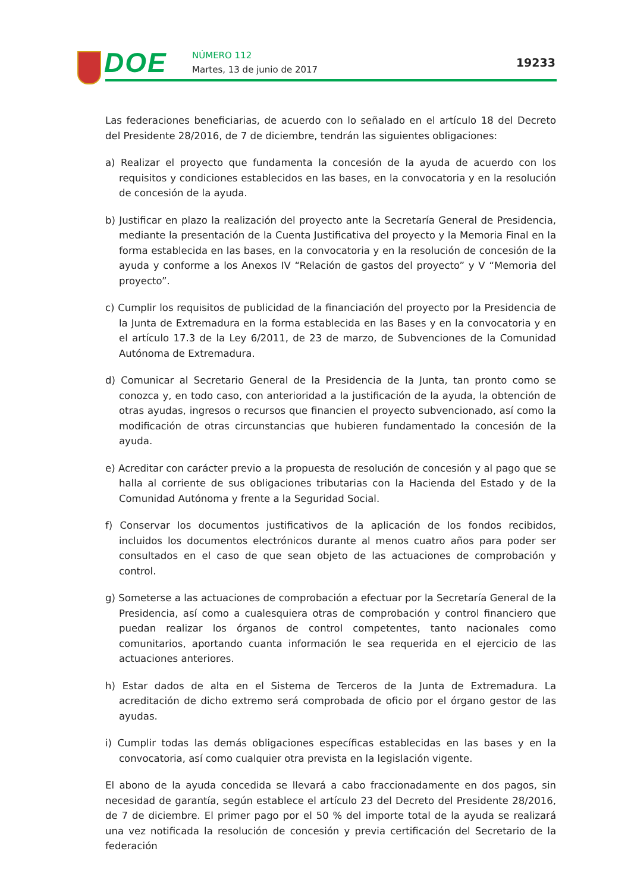DOE NÚMERO 112
Martes, 13 de junio de 2017
19233
Las federaciones beneficiarias, de acuerdo con lo señalado en el artículo 18 del Decreto del Presidente 28/2016, de 7 de diciembre, tendrán las siguientes obligaciones:
a) Realizar el proyecto que fundamenta la concesión de la ayuda de acuerdo con los requisitos y condiciones establecidos en las bases, en la convocatoria y en la resolución de concesión de la ayuda.
b) Justificar en plazo la realización del proyecto ante la Secretaría General de Presidencia, mediante la presentación de la Cuenta Justificativa del proyecto y la Memoria Final en la forma establecida en las bases, en la convocatoria y en la resolución de concesión de la ayuda y conforme a los Anexos IV “Relación de gastos del proyecto” y V “Memoria del proyecto”.
c) Cumplir los requisitos de publicidad de la financiación del proyecto por la Presidencia de la Junta de Extremadura en la forma establecida en las Bases y en la convocatoria y en el artículo 17.3 de la Ley 6/2011, de 23 de marzo, de Subvenciones de la Comunidad Autónoma de Extremadura.
d) Comunicar al Secretario General de la Presidencia de la Junta, tan pronto como se conozca y, en todo caso, con anterioridad a la justificación de la ayuda, la obtención de otras ayudas, ingresos o recursos que financien el proyecto subvencionado, así como la modificación de otras circunstancias que hubieren fundamentado la concesión de la ayuda.
e) Acreditar con carácter previo a la propuesta de resolución de concesión y al pago que se halla al corriente de sus obligaciones tributarias con la Hacienda del Estado y de la Comunidad Autónoma y frente a la Seguridad Social.
f) Conservar los documentos justificativos de la aplicación de los fondos recibidos, incluidos los documentos electrónicos durante al menos cuatro años para poder ser consultados en el caso de que sean objeto de las actuaciones de comprobación y control.
g) Someterse a las actuaciones de comprobación a efectuar por la Secretaría General de la Presidencia, así como a cualesquiera otras de comprobación y control financiero que puedan realizar los órganos de control competentes, tanto nacionales como comunitarios, aportando cuanta información le sea requerida en el ejercicio de las actuaciones anteriores.
h) Estar dados de alta en el Sistema de Terceros de la Junta de Extremadura. La acreditación de dicho extremo será comprobada de oficio por el órgano gestor de las ayudas.
i) Cumplir todas las demás obligaciones específicas establecidas en las bases y en la convocatoria, así como cualquier otra prevista en la legislación vigente.
El abono de la ayuda concedida se llevará a cabo fraccionadamente en dos pagos, sin necesidad de garantía, según establece el artículo 23 del Decreto del Presidente 28/2016, de 7 de diciembre. El primer pago por el 50 % del importe total de la ayuda se realizará una vez notificada la resolución de concesión y previa certificación del Secretario de la federación